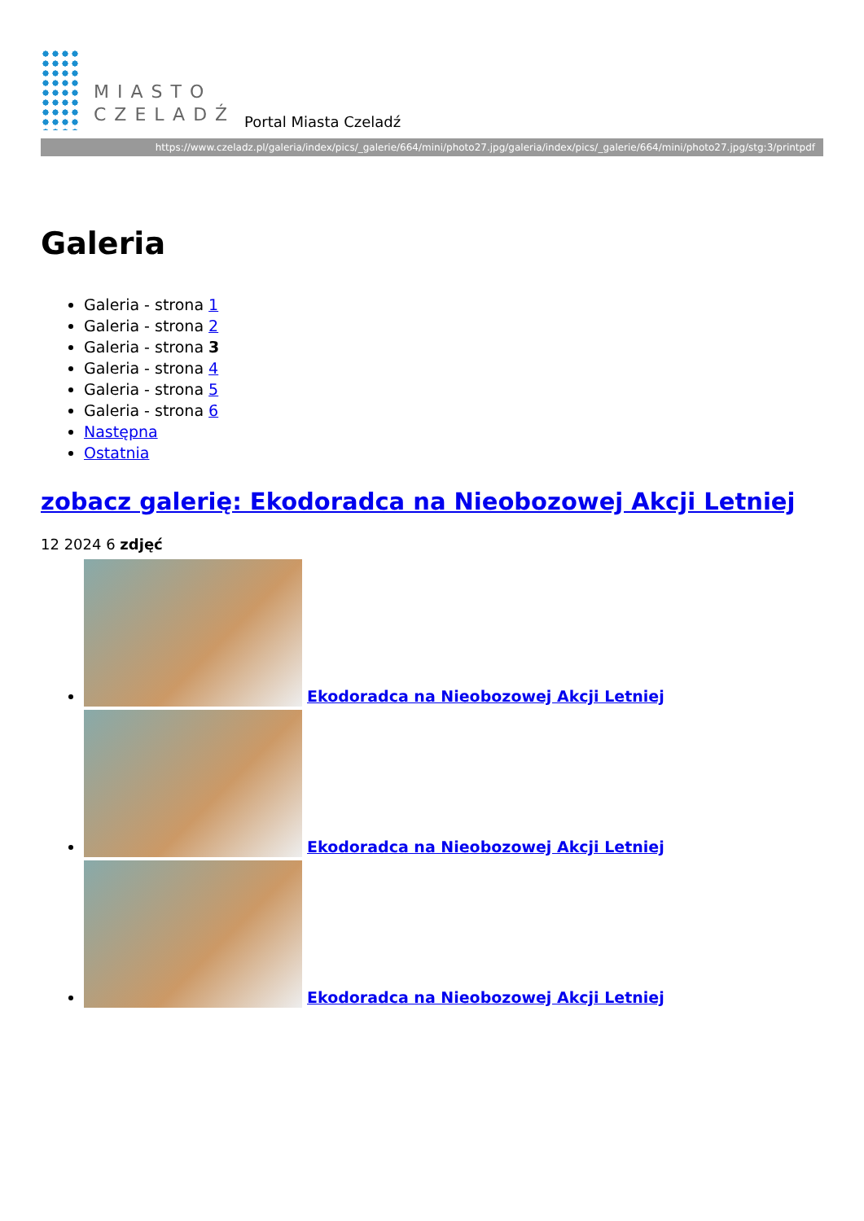MIASTO
CZELADŹ
Portal Miasta Czeladź
https://www.czeladz.pl/galeria/index/pics/_galerie/664/mini/photo27.jpg/galeria/index/pics/_galerie/664/mini/photo27.jpg/stg:3/printpdf
Galeria
Galeria - strona 1
Galeria - strona 2
Galeria - strona 3
Galeria - strona 4
Galeria - strona 5
Galeria - strona 6
Następna
Ostatnia
zobacz galerię: Ekodoradca na Nieobozowej Akcji Letniej
12 2024 6 zdjęć
Ekodoradca na Nieobozowej Akcji Letniej
Ekodoradca na Nieobozowej Akcji Letniej
Ekodoradca na Nieobozowej Akcji Letniej